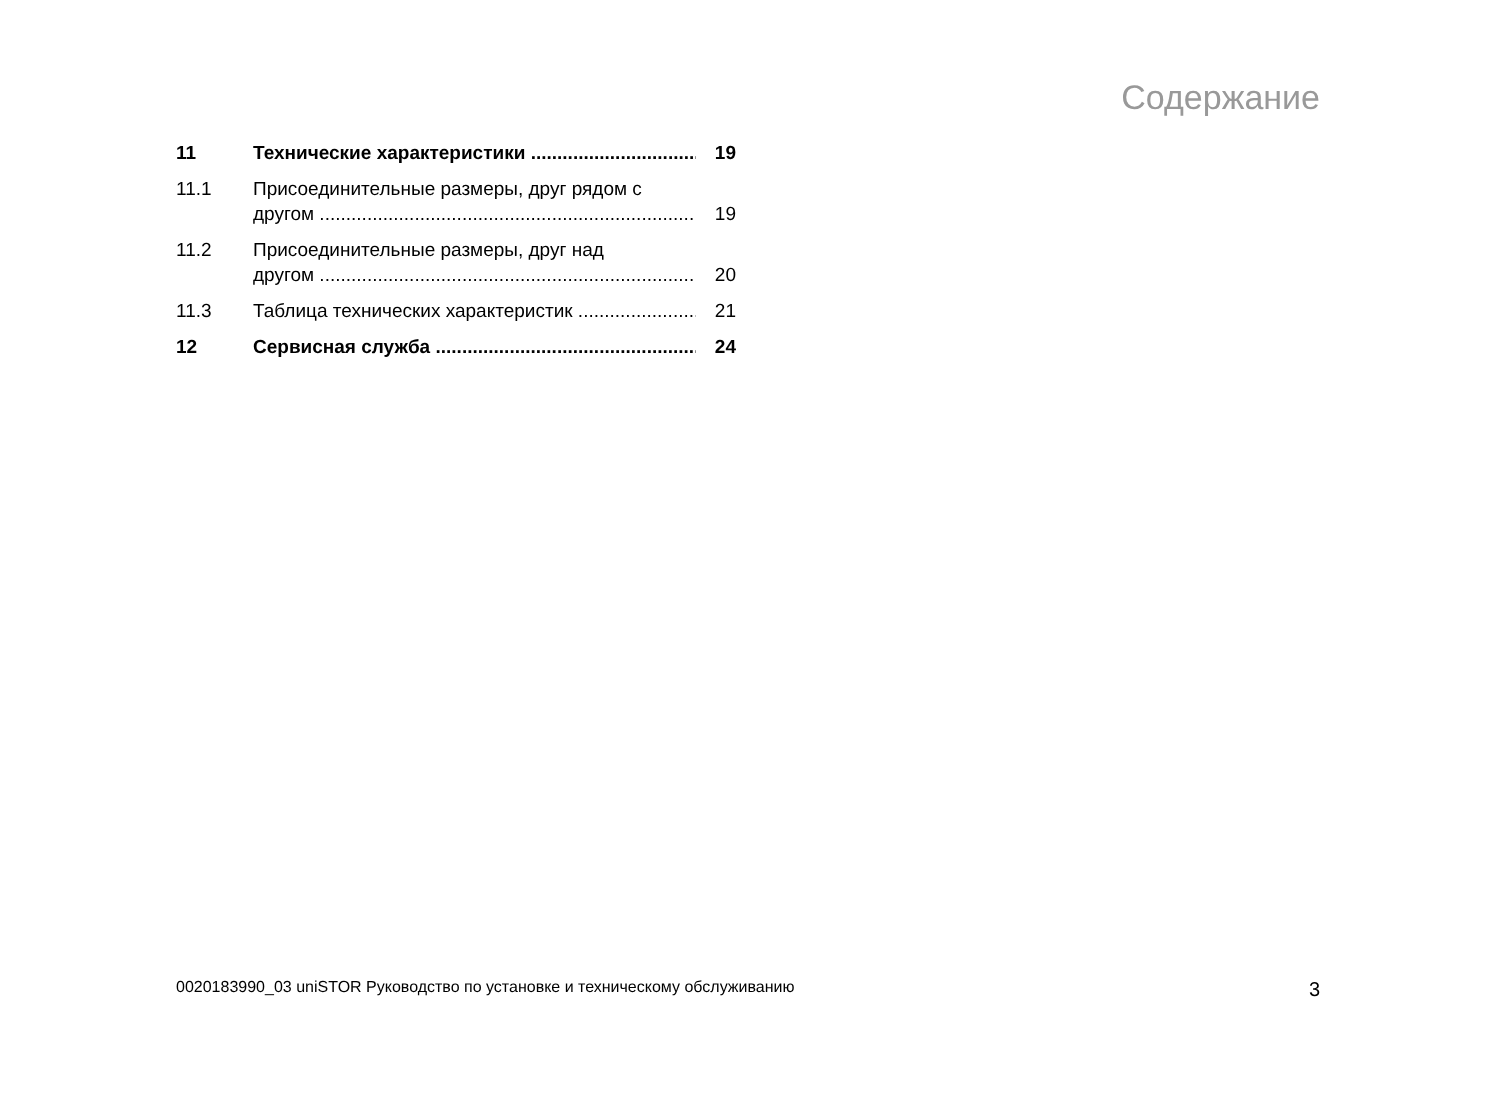Содержание
11 Технические характеристики 19
11.1 Присоединительные размеры, друг рядом с
другом
19
11.2 Присоединительные размеры, друг над
другом
20
11.3 Таблица технических характеристик 21
12 Сервисная служба 24
0020183990_03 uniSTOR Руководство по установке и техническому обслуживанию 3